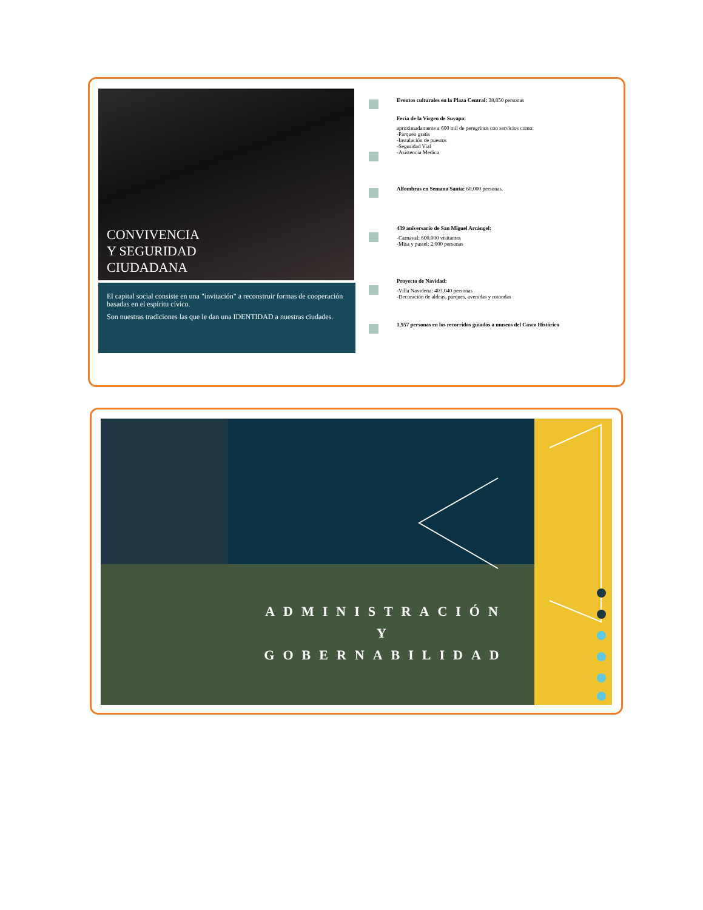CONVIVENCIA
Y SEGURIDAD
CIUDADANA
El capital social consiste en una "invitación" a reconstruir formas de cooperación basadas en el espíritu cívico.
Son nuestras tradiciones las que le dan una IDENTIDAD a nuestras ciudades.
Eventos culturales en la Plaza Central: 38,850 personas
Feria de la Virgen de Suyapa:
aproximadamente a 600 mil de peregrinos con servicios como:
-Parqueo gratis
-Instalación de puestos
-Seguridad Vial
-Asistencia Medica
Alfombras en Semana Santa: 60,000 personas.
439 aniversario de San Miguel Arcángel:
-Carnaval: 600,000 visitantes
-Misa y pastel: 2,000 personas
Proyecto de Navidad:
-Villa Navideña: 403,040 personas
-Decoración de aldeas, parques, avenidas y rotondas
1,957 personas en los recorridos guiados a museos del Casco Histórico
ADMINISTRACIÓN
Y
GOBERNABILIDAD